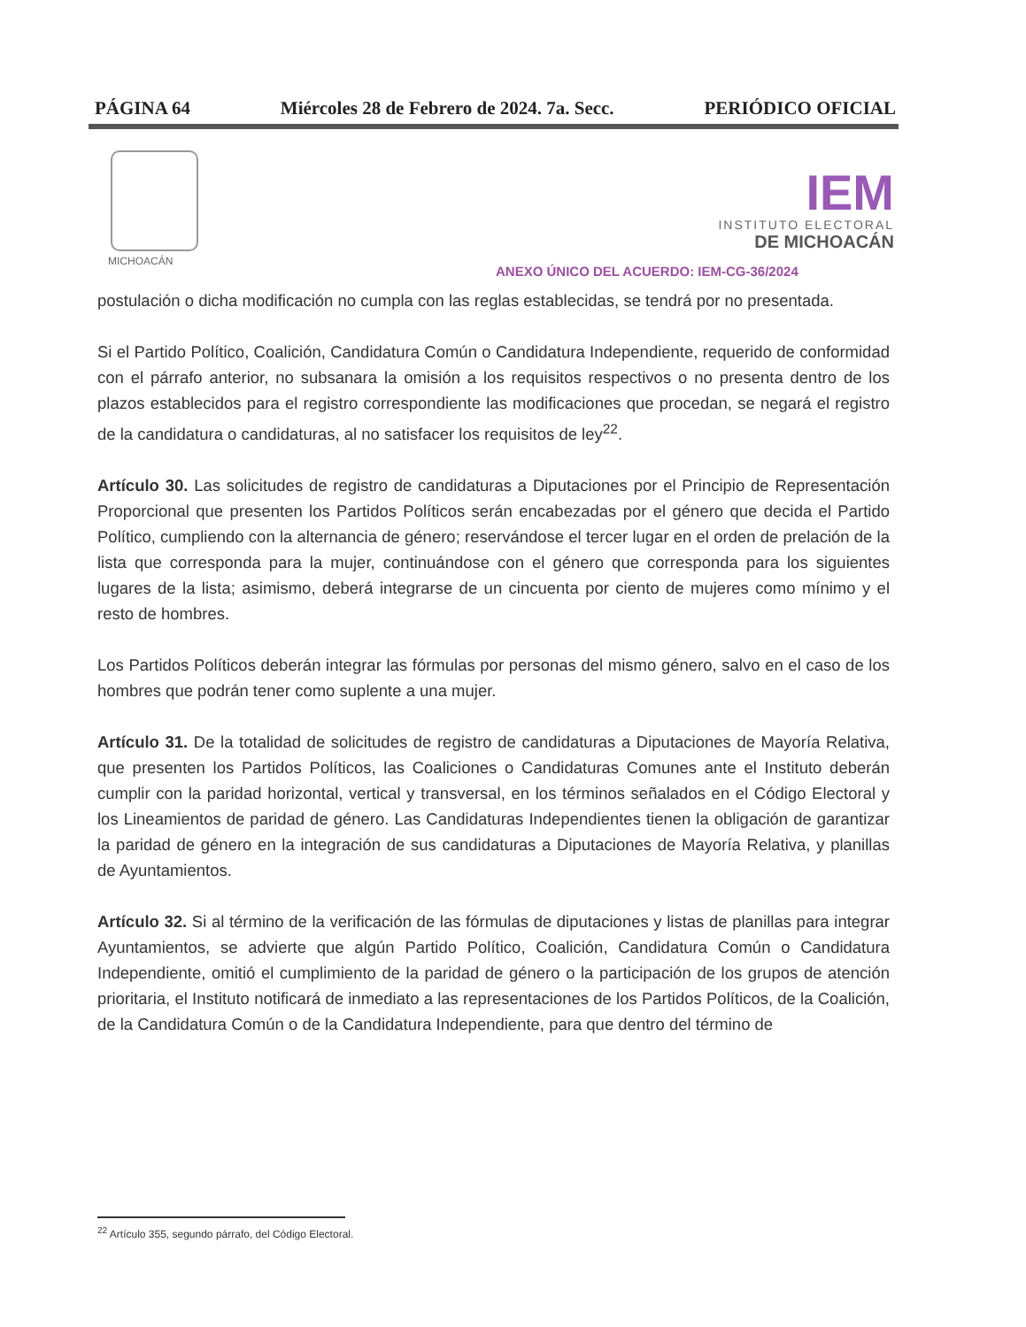PÁGINA 64 Miércoles 28 de Febrero de 2024. 7a. Secc. PERIÓDICO OFICIAL
MICHOACÁN
IEM
INSTITUTO ELECTORAL
DE MICHOACÁN
ANEXO ÚNICO DEL ACUERDO: IEM-CG-36/2024
postulación o dicha modificación no cumpla con las reglas establecidas, se tendrá por no presentada.
Si el Partido Político, Coalición, Candidatura Común o Candidatura Independiente, requerido de conformidad con el párrafo anterior, no subsanara la omisión a los requisitos respectivos o no presenta dentro de los plazos establecidos para el registro correspondiente las modificaciones que procedan, se negará el registro de la candidatura o candidaturas, al no satisfacer los requisitos de ley<sup>22</sup>.
Artículo 30. Las solicitudes de registro de candidaturas a Diputaciones por el Principio de Representación Proporcional que presenten los Partidos Políticos serán encabezadas por el género que decida el Partido Político, cumpliendo con la alternancia de género; reservándose el tercer lugar en el orden de prelación de la lista que corresponda para la mujer, continuándose con el género que corresponda para los siguientes lugares de la lista; asimismo, deberá integrarse de un cincuenta por ciento de mujeres como mínimo y el resto de hombres.
Los Partidos Políticos deberán integrar las fórmulas por personas del mismo género, salvo en el caso de los hombres que podrán tener como suplente a una mujer.
Artículo 31. De la totalidad de solicitudes de registro de candidaturas a Diputaciones de Mayoría Relativa, que presenten los Partidos Políticos, las Coaliciones o Candidaturas Comunes ante el Instituto deberán cumplir con la paridad horizontal, vertical y transversal, en los términos señalados en el Código Electoral y los Lineamientos de paridad de género. Las Candidaturas Independientes tienen la obligación de garantizar la paridad de género en la integración de sus candidaturas a Diputaciones de Mayoría Relativa, y planillas de Ayuntamientos.
Artículo 32. Si al término de la verificación de las fórmulas de diputaciones y listas de planillas para integrar Ayuntamientos, se advierte que algún Partido Político, Coalición, Candidatura Común o Candidatura Independiente, omitió el cumplimiento de la paridad de género o la participación de los grupos de atención prioritaria, el Instituto notificará de inmediato a las representaciones de los Partidos Políticos, de la Coalición, de la Candidatura Común o de la Candidatura Independiente, para que dentro del término de
<sup>22</sup> Artículo 355, segundo párrafo, del Código Electoral.